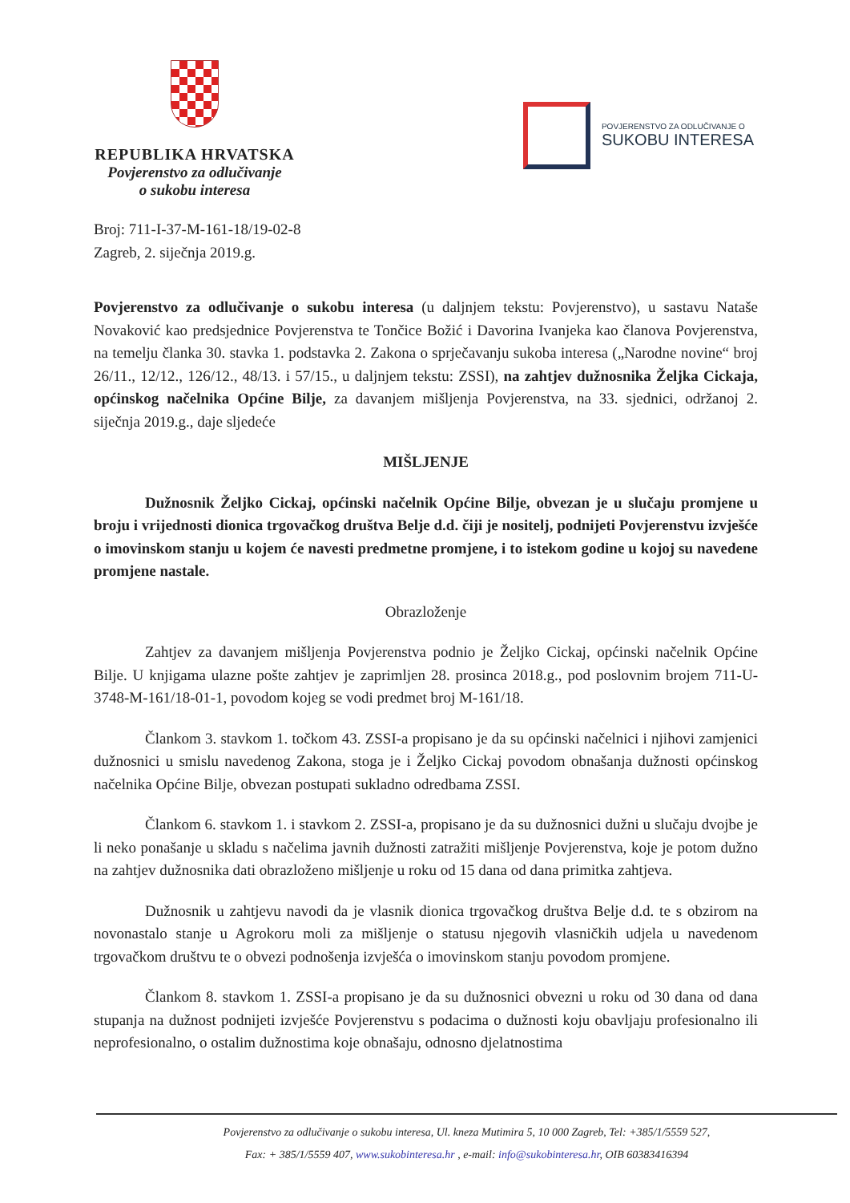REPUBLIKA HRVATSKA
Povjerenstvo za odlučivanje
o sukobu interesa
POVJERENSTVO ZA ODLUČIVANJE O
SUKOBU INTERESA
Broj: 711-I-37-M-161-18/19-02-8
Zagreb, 2. siječnja 2019.g.
Povjerenstvo za odlučivanje o sukobu interesa (u daljnjem tekstu: Povjerenstvo), u sastavu Nataše Novaković kao predsjednice Povjerenstva te Tončice Božić i Davorina Ivanjeka kao članova Povjerenstva, na temelju članka 30. stavka 1. podstavka 2. Zakona o sprječavanju sukoba interesa („Narodne novine“ broj 26/11., 12/12., 126/12., 48/13. i 57/15., u daljnjem tekstu: ZSSI), na zahtjev dužnosnika Željka Cickaja, općinskog načelnika Općine Bilje, za davanjem mišljenja Povjerenstva, na 33. sjednici, održanoj 2. siječnja 2019.g., daje sljedeće
MIŠLJENJE
Dužnosnik Željko Cickaj, općinski načelnik Općine Bilje, obvezan je u slučaju promjene u broju i vrijednosti dionica trgovačkog društva Belje d.d. čiji je nositelj, podnijeti Povjerenstvu izvješće o imovinskom stanju u kojem će navesti predmetne promjene, i to istekom godine u kojoj su navedene promjene nastale.
Obrazloženje
Zahtjev za davanjem mišljenja Povjerenstva podnio je Željko Cickaj, općinski načelnik Općine Bilje. U knjigama ulazne pošte zahtjev je zaprimljen 28. prosinca 2018.g., pod poslovnim brojem 711-U-3748-M-161/18-01-1, povodom kojeg se vodi predmet broj M-161/18.
Člankom 3. stavkom 1. točkom 43. ZSSI-a propisano je da su općinski načelnici i njihovi zamjenici dužnosnici u smislu navedenog Zakona, stoga je i Željko Cickaj povodom obnašanja dužnosti općinskog načelnika Općine Bilje, obvezan postupati sukladno odredbama ZSSI.
Člankom 6. stavkom 1. i stavkom 2. ZSSI-a, propisano je da su dužnosnici dužni u slučaju dvojbe je li neko ponašanje u skladu s načelima javnih dužnosti zatražiti mišljenje Povjerenstva, koje je potom dužno na zahtjev dužnosnika dati obrazloženo mišljenje u roku od 15 dana od dana primitka zahtjeva.
Dužnosnik u zahtjevu navodi da je vlasnik dionica trgovačkog društva Belje d.d. te s obzirom na novonastalo stanje u Agrokoru moli za mišljenje o statusu njegovih vlasničkih udjela u navedenom trgovačkom društvu te o obvezi podnošenja izvješća o imovinskom stanju povodom promjene.
Člankom 8. stavkom 1. ZSSI-a propisano je da su dužnosnici obvezni u roku od 30 dana od dana stupanja na dužnost podnijeti izvješće Povjerenstvu s podacima o dužnosti koju obavljaju profesionalno ili neprofesionalno, o ostalim dužnostima koje obnašaju, odnosno djelatnostima
Povjerenstvo za odlučivanje o sukobu interesa, Ul. kneza Mutimira 5, 10 000 Zagreb, Tel: +385/1/5559 527,
Fax: + 385/1/5559 407, www.sukobinteresa.hr , e-mail: info@sukobinteresa.hr, OIB 60383416394